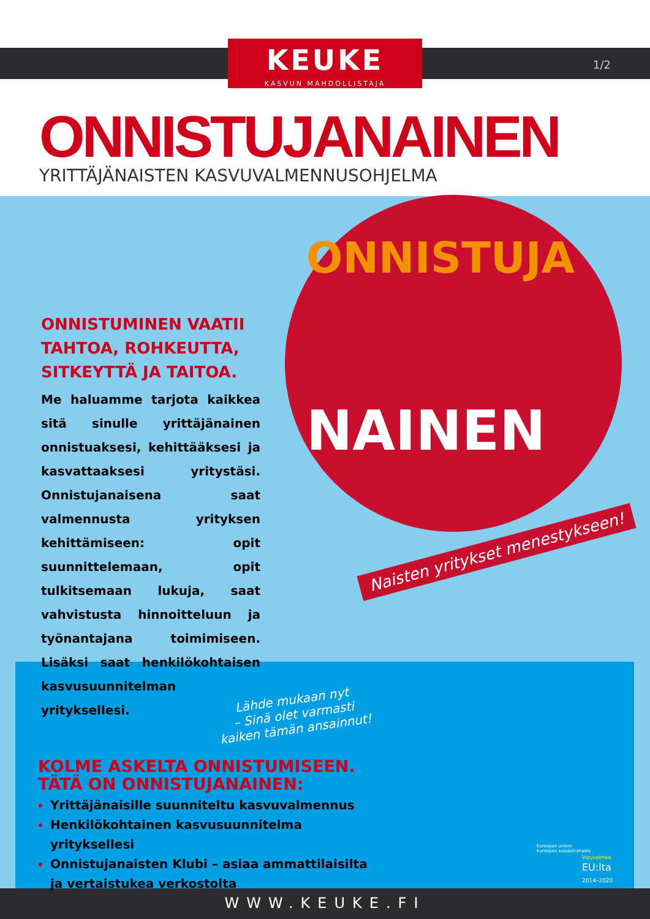KEUKE
KASVUN MAHDOLLISTAJA
1/2
ONNISTUJANAINEN
YRITTÄJÄNAISTEN KASVUVALMENNUSOHJELMA
ONNISTUJA
NAINEN
ONNISTUMINEN VAATII TAHTOA, ROHKEUTTA, SITKEYTTÄ JA TAITOA.
Me haluamme tarjota kaikkea sitä sinulle yrittäjänainen onnistuaksesi, kehittääksesi ja kasvattaaksesi yritystäsi. Onnistujanaisena saat valmennusta yrityksen kehittämiseen: opit suunnittelemaan, opit tulkitsemaan lukuja, saat vahvistusta hinnoitteluun ja työnantajana toimimiseen. Lisäksi saat henkilökohtaisen kasvusuunnitelman yrityksellesi.
Naisten yritykset menestykseen!
Lähde mukaan nyt
– Sinä olet varmasti
kaiken tämän ansainnut!
KOLME ASKELTA ONNISTUMISEEN.
TÄTÄ ON ONNISTUJANAINEN:
Yrittäjänaisille suunniteltu kasvuvalmennus
Henkilökohtainen kasvusuunnitelma yrityksellesi
Onnistujanaisten Klubi – asiaa ammattilaisilta ja vertaistukea verkostolta
Euroopan unioni
Euroopan sosiaalirahasto
Vipuvoimaa
EU:lta
2014–2020
WWW.KEUKE.FI